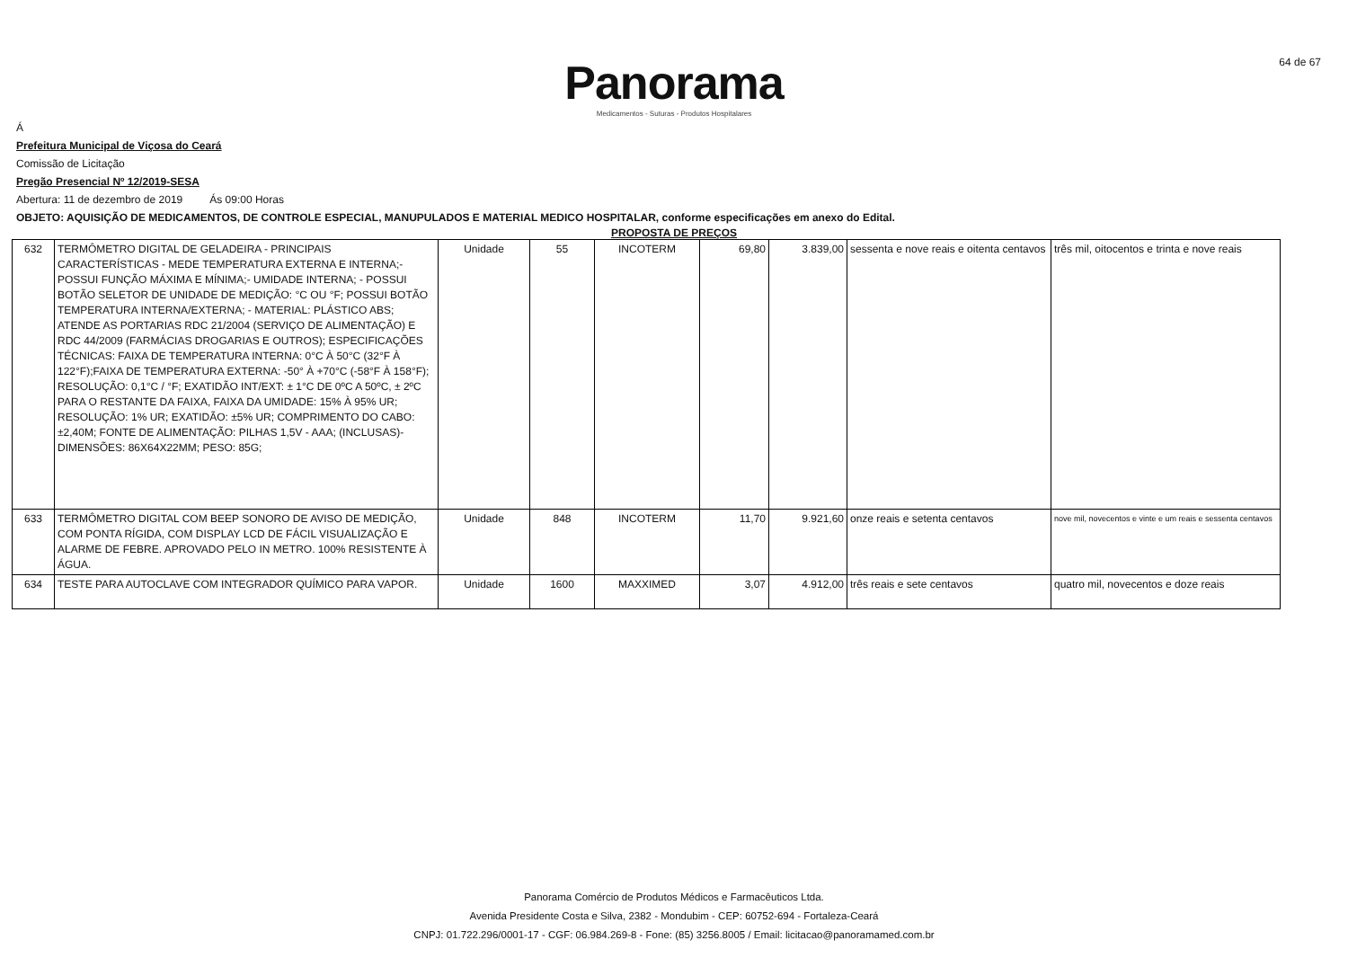64 de 67
Panorama
Medicamentos - Suturas - Produtos Hospitalares
Á
Prefeitura Municipal de Viçosa do Ceará
Comissão de Licitação
Pregão Presencial Nº 12/2019-SESA
Abertura: 11 de dezembro de 2019 Ás 09:00 Horas
OBJETO: AQUISIÇÃO DE MEDICAMENTOS, DE CONTROLE ESPECIAL, MANUPULADOS E MATERIAL MEDICO HOSPITALAR, conforme especificações em anexo do Edital.
PROPOSTA DE PREÇOS
| 632 | TERMÔMETRO DIGITAL DE GELADEIRA - PRINCIPAIS CARACTERÍSTICAS - MEDE TEMPERATURA EXTERNA E INTERNA;- POSSUI FUNÇÃO MÁXIMA E MÍNIMA;- UMIDADE INTERNA; - POSSUI BOTÃO SELETOR DE UNIDADE DE MEDIÇÃO: °C OU °F; POSSUI BOTÃO TEMPERATURA INTERNA/EXTERNA; - MATERIAL: PLÁSTICO ABS; ATENDE AS PORTARIAS RDC 21/2004 (SERVIÇO DE ALIMENTAÇÃO) E RDC 44/2009 (FARMÁCIAS DROGARIAS E OUTROS); ESPECIFICAÇÕES TÉCNICAS: FAIXA DE TEMPERATURA INTERNA: 0°C À 50°C (32°F À 122°F);FAIXA DE TEMPERATURA EXTERNA: -50° À +70°C (-58°F À 158°F); RESOLUÇÃO: 0,1°C / °F; EXATIDÃO INT/EXT: ± 1°C DE 0ºC A 50ºC, ± 2ºC PARA O RESTANTE DA FAIXA, FAIXA DA UMIDADE: 15% À 95% UR; RESOLUÇÃO: 1% UR; EXATIDÃO: ±5% UR; COMPRIMENTO DO CABO: ±2,40M; FONTE DE ALIMENTAÇÃO: PILHAS 1,5V - AAA; (INCLUSAS)- DIMENSÕES: 86X64X22MM; PESO: 85G; | Unidade | 55 | INCOTERM | 69,80 | 3.839,00 | sessenta e nove reais e oitenta centavos | três mil, oitocentos e trinta e nove reais |
| 633 | TERMÔMETRO DIGITAL COM BEEP SONORO DE AVISO DE MEDIÇÃO, COM PONTA RÍGIDA, COM DISPLAY LCD DE FÁCIL VISUALIZAÇÃO E ALARME DE FEBRE. APROVADO PELO IN METRO. 100% RESISTENTE À ÁGUA. | Unidade | 848 | INCOTERM | 11,70 | 9.921,60 | onze reais e setenta centavos | nove mil, novecentos e vinte e um reais e sessenta centavos |
| 634 | TESTE PARA AUTOCLAVE COM INTEGRADOR QUÍMICO PARA VAPOR. | Unidade | 1600 | MAXXIMED | 3,07 | 4.912,00 | três reais e sete centavos | quatro mil, novecentos e doze reais |
Panorama Comércio de Produtos Médicos e Farmacêuticos Ltda.
Avenida Presidente Costa e Silva, 2382 - Mondubim - CEP: 60752-694 - Fortaleza-Ceará
CNPJ: 01.722.296/0001-17 - CGF: 06.984.269-8 - Fone: (85) 3256.8005 / Email: licitacao@panoramamed.com.br